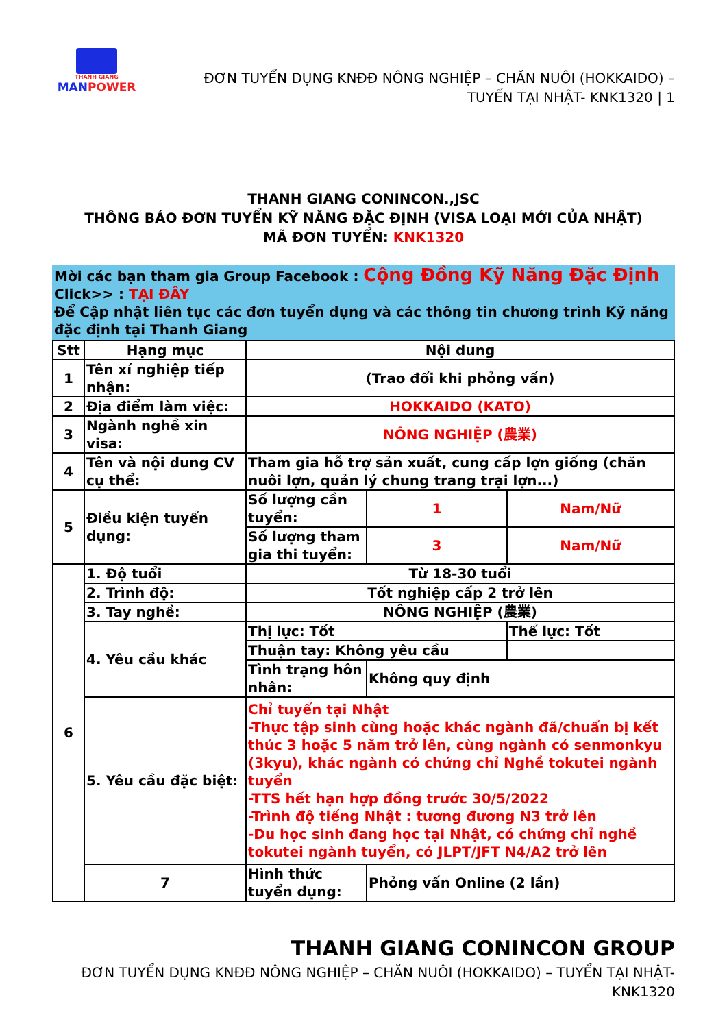THANH GIANG
MANPOWER
ĐƠN TUYỂN DỤNG KNĐĐ NÔNG NGHIỆP – CHĂN NUÔI (HOKKAIDO) –
TUYỂN TẠI NHẬT- KNK1320 | 1
THANH GIANG CONINCON.,JSC
THÔNG BÁO ĐƠN TUYỂN KỸ NĂNG ĐẶC ĐỊNH (VISA LOẠI MỚI CỦA NHẬT)
MÃ ĐƠN TUYỂN: KNK1320
Mời các bạn tham gia Group Facebook : Cộng Đồng Kỹ Năng Đặc Định
Click>> : TẠI ĐÂY
Để Cập nhật liên tục các đơn tuyển dụng và các thông tin chương trình Kỹ năng đặc định tại Thanh Giang
| Stt | Hạng mục | Nội dung | | |
| 1 | Tên xí nghiệp tiếp nhận: | (Trao đổi khi phỏng vấn) | | |
| 2 | Địa điểm làm việc: | HOKKAIDO (KATO) | | |
| 3 | Ngành nghề xin visa: | NÔNG NGHIỆP (農業) | | |
| 4 | Tên và nội dung CV cụ thể: | Tham gia hỗ trợ sản xuất, cung cấp lợn giống (chăn nuôi lợn, quản lý chung trang trại lợn...) | | |
| 5 | Điều kiện tuyển dụng: | Số lượng cần tuyển: | 1 | Nam/Nữ |
| | | Số lượng tham gia thi tuyển: | 3 | Nam/Nữ |
| 6 | 1. Độ tuổi | Từ 18-30 tuổi | | |
| | 2. Trình độ: | Tốt nghiệp cấp 2 trở lên | | |
| | 3. Tay nghề: | NÔNG NGHIỆP (農業) | | |
| | 4. Yêu cầu khác | Thị lực: Tốt | | Thể lực: Tốt |
| | | Thuận tay: Không yêu cầu | | |
| | | Tình trạng hôn nhân: | Không quy định | |
| | 5. Yêu cầu đặc biệt: | Chỉ tuyển tại Nhật -Thực tập sinh cùng hoặc khác ngành đã/chuẩn bị kết thúc 3 hoặc 5 năm trở lên, cùng ngành có senmonkyu (3kyu), khác ngành có chứng chỉ Nghề tokutei ngành tuyển -TTS hết hạn hợp đồng trước 30/5/2022 -Trình độ tiếng Nhật : tương đương N3 trở lên -Du học sinh đang học tại Nhật, có chứng chỉ nghề tokutei ngành tuyển, có JLPT/JFT N4/A2 trở lên | | |
| | 7 | Hình thức tuyển dụng: | Phỏng vấn Online (2 lần) | |
THANH GIANG CONINCON GROUP
ĐƠN TUYỂN DỤNG KNĐĐ NÔNG NGHIỆP – CHĂN NUÔI (HOKKAIDO) – TUYỂN TẠI NHẬT-
KNK1320